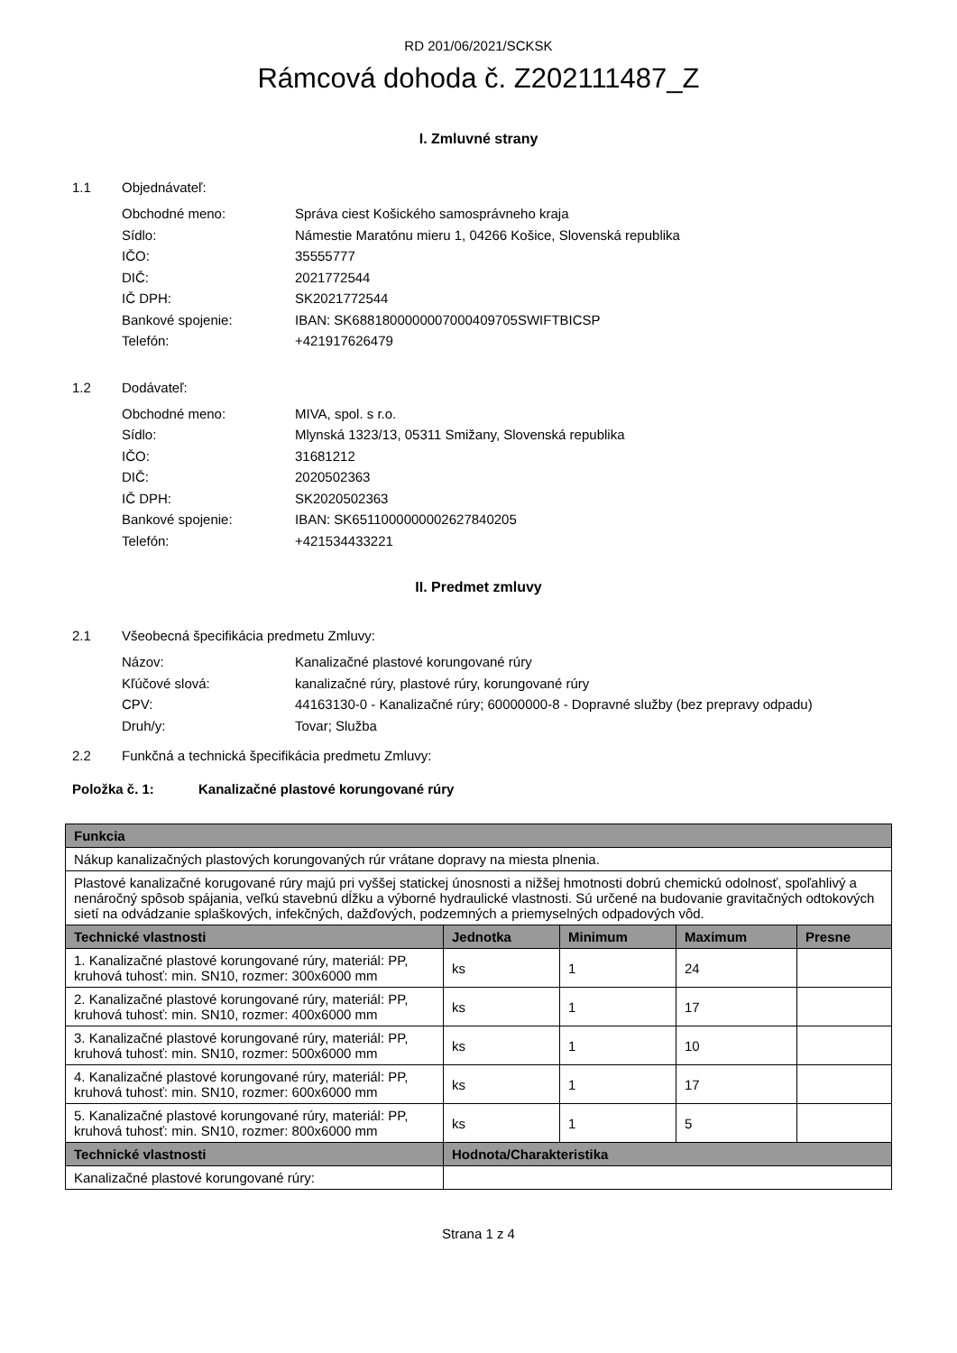RD 201/06/2021/SCKSK
Rámcová dohoda č. Z202111487_Z
I. Zmluvné strany
1.1 Objednávateľ:
Obchodné meno: Správa ciest Košického samosprávneho kraja
Sídlo: Námestie Maratónu mieru 1, 04266 Košice, Slovenská republika
IČO: 35555777
DIČ: 2021772544
IČ DPH: SK2021772544
Bankové spojenie: IBAN: SK6881800000007000409705SWIFTBICSP
Telefón: +421917626479
1.2 Dodávateľ:
Obchodné meno: MIVA, spol. s r.o.
Sídlo: Mlynská 1323/13, 05311 Smižany, Slovenská republika
IČO: 31681212
DIČ: 2020502363
IČ DPH: SK2020502363
Bankové spojenie: IBAN: SK6511000000002627840205
Telefón: +421534433221
II. Predmet zmluvy
2.1 Všeobecná špecifikácia predmetu Zmluvy:
Názov: Kanalizačné plastové korungované rúry
Kľúčové slová: kanalizačné rúry, plastové rúry, korungované rúry
CPV: 44163130-0 - Kanalizačné rúry; 60000000-8 - Dopravné služby (bez prepravy odpadu)
Druh/y: Tovar; Služba
2.2 Funkčná a technická špecifikácia predmetu Zmluvy:
Položka č. 1: Kanalizačné plastové korungované rúry
| Funkcia | | | | |
| --- | --- | --- | --- | --- |
| Nákup kanalizačných plastových korungovaných rúr vrátane dopravy na miesta plnenia. | | | | |
| Plastové kanalizačné korugované rúry majú pri vyššej statickej únosnosti a nižšej hmotnosti dobrú chemickú odolnosť, spoľahlivý a nenáročný spôsob spájania, veľkú stavebnú dĺžku a výborné hydraulické vlastnosti. Sú určené na budovanie gravitačných odtokových sietí na odvádzanie splaškových, infekčných, dažďových, podzemných a priemyselných odpadových vôd. | | | | |
| Technické vlastnosti | Jednotka | Minimum | Maximum | Presne |
| 1. Kanalizačné plastové korungované rúry, materiál: PP, kruhová tuhosť: min. SN10, rozmer: 300x6000 mm | ks | 1 | 24 | |
| 2. Kanalizačné plastové korungované rúry, materiál: PP, kruhová tuhosť: min. SN10, rozmer: 400x6000 mm | ks | 1 | 17 | |
| 3. Kanalizačné plastové korungované rúry, materiál: PP, kruhová tuhosť: min. SN10, rozmer: 500x6000 mm | ks | 1 | 10 | |
| 4. Kanalizačné plastové korungované rúry, materiál: PP, kruhová tuhosť: min. SN10, rozmer: 600x6000 mm | ks | 1 | 17 | |
| 5. Kanalizačné plastové korungované rúry, materiál: PP, kruhová tuhosť: min. SN10, rozmer: 800x6000 mm | ks | 1 | 5 | |
| Technické vlastnosti | Hodnota/Charakteristika | | | |
| Kanalizačné plastové korungované rúry: | | | | |
Strana 1 z 4